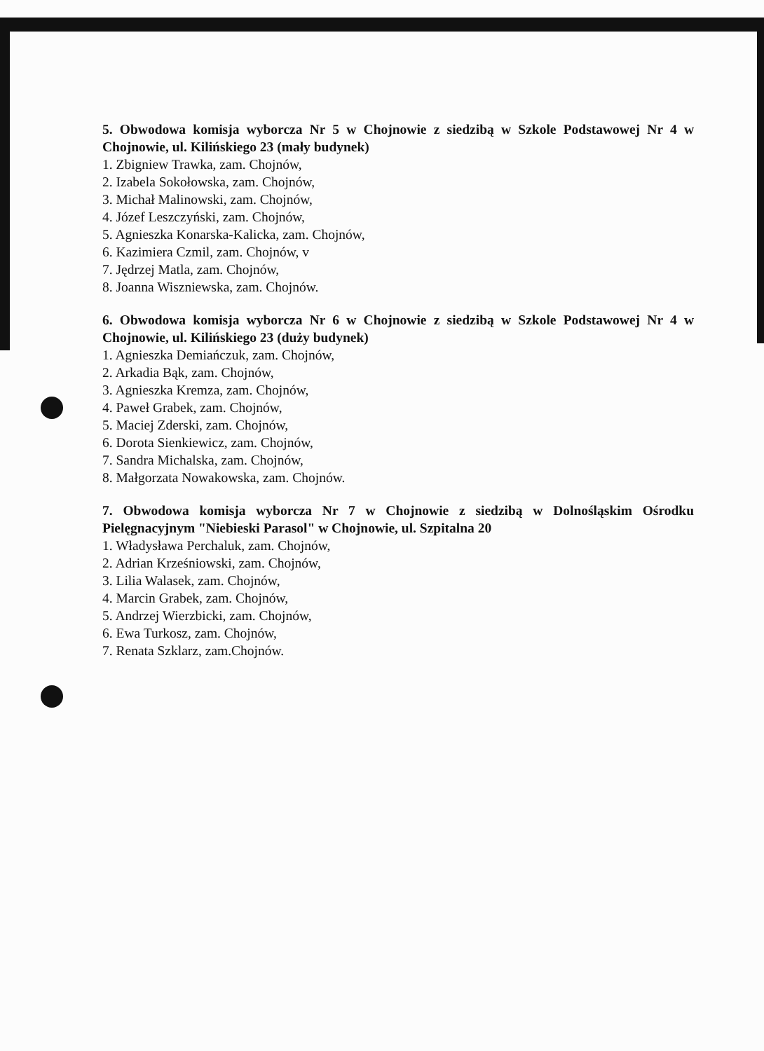5. Obwodowa komisja wyborcza Nr 5 w Chojnowie z siedzibą w Szkole Podstawowej Nr 4 w Chojnowie, ul. Kilińskiego 23 (mały budynek)
1. Zbigniew Trawka, zam. Chojnów,
2. Izabela Sokołowska, zam. Chojnów,
3. Michał Malinowski, zam. Chojnów,
4. Józef Leszczyński, zam. Chojnów,
5. Agnieszka Konarska-Kalicka, zam. Chojnów,
6. Kazimiera Czmil, zam. Chojnów, v
7. Jędrzej Matla, zam. Chojnów,
8. Joanna Wiszniewska, zam. Chojnów.
6. Obwodowa komisja wyborcza Nr 6 w Chojnowie z siedzibą w Szkole Podstawowej Nr 4 w Chojnowie, ul. Kilińskiego 23 (duży budynek)
1. Agnieszka Demiańczuk, zam. Chojnów,
2. Arkadia Bąk, zam. Chojnów,
3. Agnieszka Kremza, zam. Chojnów,
4. Paweł Grabek, zam. Chojnów,
5. Maciej Zderski, zam. Chojnów,
6. Dorota Sienkiewicz, zam. Chojnów,
7. Sandra Michalska, zam. Chojnów,
8. Małgorzata Nowakowska, zam. Chojnów.
7. Obwodowa komisja wyborcza Nr 7 w Chojnowie z siedzibą w Dolnośląskim Ośrodku Pielęgnacyjnym "Niebieski Parasol" w Chojnowie, ul. Szpitalna 20
1. Władysława Perchaluk, zam. Chojnów,
2. Adrian Krześniowski, zam. Chojnów,
3. Lilia Walasek, zam. Chojnów,
4. Marcin Grabek, zam. Chojnów,
5. Andrzej Wierzbicki, zam. Chojnów,
6. Ewa Turkosz, zam. Chojnów,
7. Renata Szklarz, zam.Chojnów.